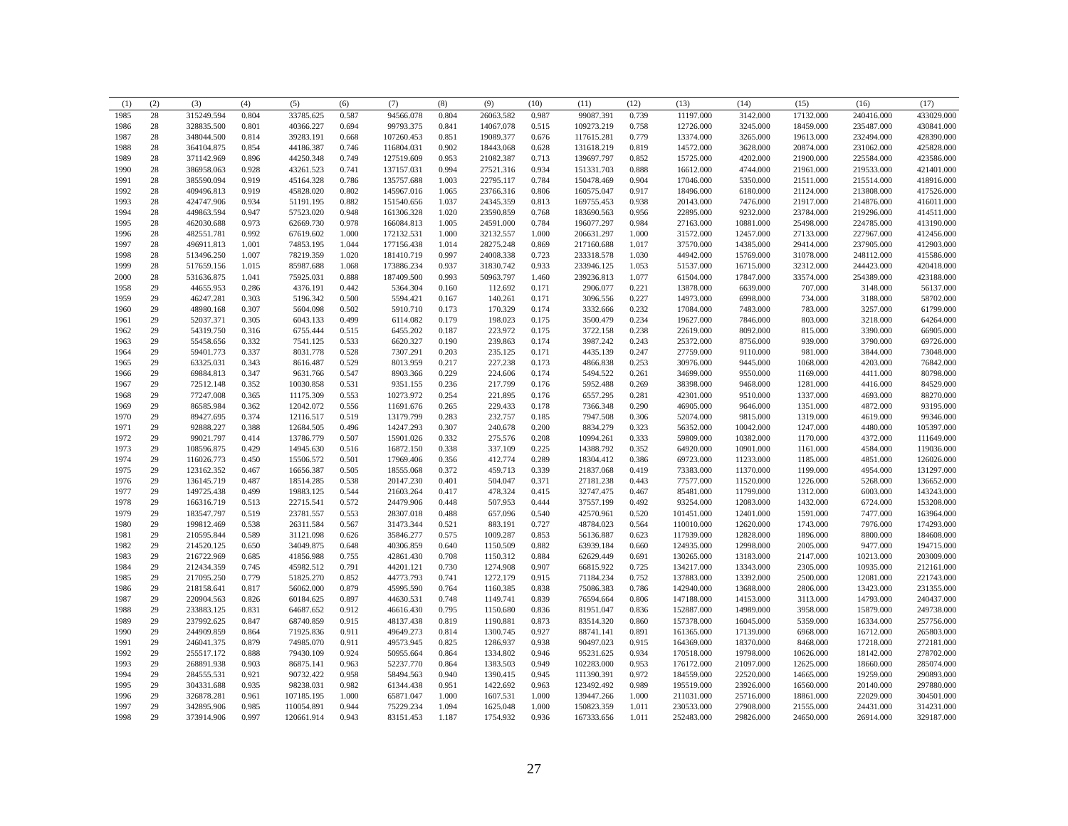| (1) | (2) | (3) | (4) | (5) | (6) | (7) | (8) | (9) | (10) | (11) | (12) | (13) | (14) | (15) | (16) | (17) |
| --- | --- | --- | --- | --- | --- | --- | --- | --- | --- | --- | --- | --- | --- | --- | --- | --- |
| 1985 | 28 | 315249.594 | 0.804 | 33785.625 | 0.587 | 94566.078 | 0.804 | 26063.582 | 0.987 | 99087.391 | 0.739 | 11197.000 | 3142.000 | 17132.000 | 240416.000 | 433029.000 |
| 1986 | 28 | 328835.500 | 0.801 | 40366.227 | 0.694 | 99793.375 | 0.841 | 14067.078 | 0.515 | 109273.219 | 0.758 | 12726.000 | 3245.000 | 18459.000 | 235487.000 | 430841.000 |
| 1987 | 28 | 348044.500 | 0.814 | 39283.191 | 0.668 | 107260.453 | 0.851 | 19089.377 | 0.676 | 117615.281 | 0.779 | 13374.000 | 3265.000 | 19613.000 | 232494.000 | 428390.000 |
| 1988 | 28 | 364104.875 | 0.854 | 44186.387 | 0.746 | 116804.031 | 0.902 | 18443.068 | 0.628 | 131618.219 | 0.819 | 14572.000 | 3628.000 | 20874.000 | 231062.000 | 425828.000 |
| 1989 | 28 | 371142.969 | 0.896 | 44250.348 | 0.749 | 127519.609 | 0.953 | 21082.387 | 0.713 | 139697.797 | 0.852 | 15725.000 | 4202.000 | 21900.000 | 225584.000 | 423586.000 |
| 1990 | 28 | 386958.063 | 0.928 | 43261.523 | 0.741 | 137157.031 | 0.994 | 27521.316 | 0.934 | 151331.703 | 0.888 | 16612.000 | 4744.000 | 21961.000 | 219533.000 | 421401.000 |
| 1991 | 28 | 385590.094 | 0.919 | 45164.328 | 0.786 | 135757.688 | 1.003 | 22795.117 | 0.784 | 150478.469 | 0.904 | 17046.000 | 5350.000 | 21511.000 | 215514.000 | 418916.000 |
| 1992 | 28 | 409496.813 | 0.919 | 45828.020 | 0.802 | 145967.016 | 1.065 | 23766.316 | 0.806 | 160575.047 | 0.917 | 18496.000 | 6180.000 | 21124.000 | 213808.000 | 417526.000 |
| 1993 | 28 | 424747.906 | 0.934 | 51191.195 | 0.882 | 151540.656 | 1.037 | 24345.359 | 0.813 | 169755.453 | 0.938 | 20143.000 | 7476.000 | 21917.000 | 214876.000 | 416011.000 |
| 1994 | 28 | 449863.594 | 0.947 | 57523.020 | 0.948 | 161306.328 | 1.020 | 23590.859 | 0.768 | 183690.563 | 0.956 | 22895.000 | 9232.000 | 23784.000 | 219296.000 | 414511.000 |
| 1995 | 28 | 462030.688 | 0.973 | 62669.730 | 0.978 | 166084.813 | 1.005 | 24591.000 | 0.784 | 196077.297 | 0.984 | 27163.000 | 10881.000 | 25498.000 | 224785.000 | 413190.000 |
| 1996 | 28 | 482551.781 | 0.992 | 67619.602 | 1.000 | 172132.531 | 1.000 | 32132.557 | 1.000 | 206631.297 | 1.000 | 31572.000 | 12457.000 | 27133.000 | 227967.000 | 412456.000 |
| 1997 | 28 | 496911.813 | 1.001 | 74853.195 | 1.044 | 177156.438 | 1.014 | 28275.248 | 0.869 | 217160.688 | 1.017 | 37570.000 | 14385.000 | 29414.000 | 237905.000 | 412903.000 |
| 1998 | 28 | 513496.250 | 1.007 | 78219.359 | 1.020 | 181410.719 | 0.997 | 24008.338 | 0.723 | 233318.578 | 1.030 | 44942.000 | 15769.000 | 31078.000 | 248112.000 | 415586.000 |
| 1999 | 28 | 517659.156 | 1.015 | 85987.688 | 1.068 | 173886.234 | 0.937 | 31830.742 | 0.933 | 233946.125 | 1.053 | 51537.000 | 16715.000 | 32312.000 | 244423.000 | 420418.000 |
| 2000 | 28 | 531636.875 | 1.041 | 75925.031 | 0.888 | 187409.500 | 0.993 | 50963.797 | 1.460 | 239236.813 | 1.077 | 61504.000 | 17847.000 | 33574.000 | 254389.000 | 423188.000 |
| 1958 | 29 | 44655.953 | 0.286 | 4376.191 | 0.442 | 5364.304 | 0.160 | 112.692 | 0.171 | 2906.077 | 0.221 | 13878.000 | 6639.000 | 707.000 | 3148.000 | 56137.000 |
| 1959 | 29 | 46247.281 | 0.303 | 5196.342 | 0.500 | 5594.421 | 0.167 | 140.261 | 0.171 | 3096.556 | 0.227 | 14973.000 | 6998.000 | 734.000 | 3188.000 | 58702.000 |
| 1960 | 29 | 48980.168 | 0.307 | 5604.098 | 0.502 | 5910.710 | 0.173 | 170.329 | 0.174 | 3332.666 | 0.232 | 17084.000 | 7483.000 | 783.000 | 3257.000 | 61799.000 |
| 1961 | 29 | 52037.371 | 0.305 | 6043.133 | 0.499 | 6114.082 | 0.179 | 198.023 | 0.175 | 3500.479 | 0.234 | 19627.000 | 7846.000 | 803.000 | 3218.000 | 64264.000 |
| 1962 | 29 | 54319.750 | 0.316 | 6755.444 | 0.515 | 6455.202 | 0.187 | 223.972 | 0.175 | 3722.158 | 0.238 | 22619.000 | 8092.000 | 815.000 | 3390.000 | 66905.000 |
| 1963 | 29 | 55458.656 | 0.332 | 7541.125 | 0.533 | 6620.327 | 0.190 | 239.863 | 0.174 | 3987.242 | 0.243 | 25372.000 | 8756.000 | 939.000 | 3790.000 | 69726.000 |
| 1964 | 29 | 59401.773 | 0.337 | 8031.778 | 0.528 | 7307.291 | 0.203 | 235.125 | 0.171 | 4435.139 | 0.247 | 27759.000 | 9110.000 | 981.000 | 3844.000 | 73048.000 |
| 1965 | 29 | 63325.031 | 0.343 | 8616.487 | 0.529 | 8013.959 | 0.217 | 227.238 | 0.173 | 4866.838 | 0.253 | 30976.000 | 9445.000 | 1068.000 | 4203.000 | 76842.000 |
| 1966 | 29 | 69884.813 | 0.347 | 9631.766 | 0.547 | 8903.366 | 0.229 | 224.606 | 0.174 | 5494.522 | 0.261 | 34699.000 | 9550.000 | 1169.000 | 4411.000 | 80798.000 |
| 1967 | 29 | 72512.148 | 0.352 | 10030.858 | 0.531 | 9351.155 | 0.236 | 217.799 | 0.176 | 5952.488 | 0.269 | 38398.000 | 9468.000 | 1281.000 | 4416.000 | 84529.000 |
| 1968 | 29 | 77247.008 | 0.365 | 11175.309 | 0.553 | 10273.972 | 0.254 | 221.895 | 0.176 | 6557.295 | 0.281 | 42301.000 | 9510.000 | 1337.000 | 4693.000 | 88270.000 |
| 1969 | 29 | 86585.984 | 0.362 | 12042.072 | 0.556 | 11691.676 | 0.265 | 229.433 | 0.178 | 7366.348 | 0.290 | 46905.000 | 9646.000 | 1351.000 | 4872.000 | 93195.000 |
| 1970 | 29 | 89427.695 | 0.374 | 12116.517 | 0.519 | 13179.799 | 0.283 | 232.757 | 0.185 | 7947.508 | 0.306 | 52074.000 | 9815.000 | 1319.000 | 4619.000 | 99346.000 |
| 1971 | 29 | 92888.227 | 0.388 | 12684.505 | 0.496 | 14247.293 | 0.307 | 240.678 | 0.200 | 8834.279 | 0.323 | 56352.000 | 10042.000 | 1247.000 | 4480.000 | 105397.000 |
| 1972 | 29 | 99021.797 | 0.414 | 13786.779 | 0.507 | 15901.026 | 0.332 | 275.576 | 0.208 | 10994.261 | 0.333 | 59809.000 | 10382.000 | 1170.000 | 4372.000 | 111649.000 |
| 1973 | 29 | 108596.875 | 0.429 | 14945.630 | 0.516 | 16872.150 | 0.338 | 337.109 | 0.225 | 14388.792 | 0.352 | 64920.000 | 10901.000 | 1161.000 | 4584.000 | 119036.000 |
| 1974 | 29 | 116026.773 | 0.450 | 15506.572 | 0.501 | 17969.406 | 0.356 | 412.774 | 0.289 | 18304.412 | 0.386 | 69723.000 | 11233.000 | 1185.000 | 4851.000 | 126026.000 |
| 1975 | 29 | 123162.352 | 0.467 | 16656.387 | 0.505 | 18555.068 | 0.372 | 459.713 | 0.339 | 21837.068 | 0.419 | 73383.000 | 11370.000 | 1199.000 | 4954.000 | 131297.000 |
| 1976 | 29 | 136145.719 | 0.487 | 18514.285 | 0.538 | 20147.230 | 0.401 | 504.047 | 0.371 | 27181.238 | 0.443 | 77577.000 | 11520.000 | 1226.000 | 5268.000 | 136652.000 |
| 1977 | 29 | 149725.438 | 0.499 | 19883.125 | 0.544 | 21603.264 | 0.417 | 478.324 | 0.415 | 32747.475 | 0.467 | 85481.000 | 11799.000 | 1312.000 | 6003.000 | 143243.000 |
| 1978 | 29 | 166316.719 | 0.513 | 22715.541 | 0.572 | 24479.906 | 0.448 | 507.953 | 0.444 | 37557.199 | 0.492 | 93254.000 | 12083.000 | 1432.000 | 6724.000 | 153208.000 |
| 1979 | 29 | 183547.797 | 0.519 | 23781.557 | 0.553 | 28307.018 | 0.488 | 657.096 | 0.540 | 42570.961 | 0.520 | 101451.000 | 12401.000 | 1591.000 | 7477.000 | 163964.000 |
| 1980 | 29 | 199812.469 | 0.538 | 26311.584 | 0.567 | 31473.344 | 0.521 | 883.191 | 0.727 | 48784.023 | 0.564 | 110010.000 | 12620.000 | 1743.000 | 7976.000 | 174293.000 |
| 1981 | 29 | 210595.844 | 0.589 | 31121.098 | 0.626 | 35846.277 | 0.575 | 1009.287 | 0.853 | 56136.887 | 0.623 | 117939.000 | 12828.000 | 1896.000 | 8800.000 | 184608.000 |
| 1982 | 29 | 214520.125 | 0.650 | 34049.875 | 0.648 | 40306.859 | 0.640 | 1150.509 | 0.882 | 63939.184 | 0.660 | 124935.000 | 12998.000 | 2005.000 | 9477.000 | 194715.000 |
| 1983 | 29 | 216722.969 | 0.685 | 41856.988 | 0.755 | 42861.430 | 0.708 | 1150.312 | 0.884 | 62629.449 | 0.691 | 130265.000 | 13183.000 | 2147.000 | 10213.000 | 203009.000 |
| 1984 | 29 | 212434.359 | 0.745 | 45982.512 | 0.791 | 44201.121 | 0.730 | 1274.908 | 0.907 | 66815.922 | 0.725 | 134217.000 | 13343.000 | 2305.000 | 10935.000 | 212161.000 |
| 1985 | 29 | 217095.250 | 0.779 | 51825.270 | 0.852 | 44773.793 | 0.741 | 1272.179 | 0.915 | 71184.234 | 0.752 | 137883.000 | 13392.000 | 2500.000 | 12081.000 | 221743.000 |
| 1986 | 29 | 218158.641 | 0.817 | 56062.000 | 0.879 | 45995.590 | 0.764 | 1160.385 | 0.838 | 75086.383 | 0.786 | 142940.000 | 13688.000 | 2806.000 | 13423.000 | 231355.000 |
| 1987 | 29 | 220904.563 | 0.826 | 60184.625 | 0.897 | 44630.531 | 0.748 | 1149.741 | 0.839 | 76594.664 | 0.806 | 147188.000 | 14153.000 | 3113.000 | 14793.000 | 240437.000 |
| 1988 | 29 | 233883.125 | 0.831 | 64687.652 | 0.912 | 46616.430 | 0.795 | 1150.680 | 0.836 | 81951.047 | 0.836 | 152887.000 | 14989.000 | 3958.000 | 15879.000 | 249738.000 |
| 1989 | 29 | 237992.625 | 0.847 | 68740.859 | 0.915 | 48137.438 | 0.819 | 1190.881 | 0.873 | 83514.320 | 0.860 | 157378.000 | 16045.000 | 5359.000 | 16334.000 | 257756.000 |
| 1990 | 29 | 244909.859 | 0.864 | 71925.836 | 0.911 | 49649.273 | 0.814 | 1300.745 | 0.927 | 88741.141 | 0.891 | 161365.000 | 17139.000 | 6968.000 | 16712.000 | 265803.000 |
| 1991 | 29 | 246041.375 | 0.879 | 74985.070 | 0.911 | 49573.945 | 0.825 | 1286.937 | 0.938 | 90497.023 | 0.915 | 164369.000 | 18370.000 | 8468.000 | 17218.000 | 272181.000 |
| 1992 | 29 | 255517.172 | 0.888 | 79430.109 | 0.924 | 50955.664 | 0.864 | 1334.802 | 0.946 | 95231.625 | 0.934 | 170518.000 | 19798.000 | 10626.000 | 18142.000 | 278702.000 |
| 1993 | 29 | 268891.938 | 0.903 | 86875.141 | 0.963 | 52237.770 | 0.864 | 1383.503 | 0.949 | 102283.000 | 0.953 | 176172.000 | 21097.000 | 12625.000 | 18660.000 | 285074.000 |
| 1994 | 29 | 284555.531 | 0.921 | 90732.422 | 0.958 | 58494.563 | 0.940 | 1390.415 | 0.945 | 111390.391 | 0.972 | 184559.000 | 22520.000 | 14665.000 | 19259.000 | 290893.000 |
| 1995 | 29 | 304331.688 | 0.935 | 98238.031 | 0.982 | 61344.438 | 0.951 | 1422.692 | 0.963 | 123492.492 | 0.989 | 195519.000 | 23926.000 | 16560.000 | 20140.000 | 297880.000 |
| 1996 | 29 | 326878.281 | 0.961 | 107185.195 | 1.000 | 65871.047 | 1.000 | 1607.531 | 1.000 | 139447.266 | 1.000 | 211031.000 | 25716.000 | 18861.000 | 22029.000 | 304501.000 |
| 1997 | 29 | 342895.906 | 0.985 | 110054.891 | 0.944 | 75229.234 | 1.094 | 1625.048 | 1.000 | 150823.359 | 1.011 | 230533.000 | 27908.000 | 21555.000 | 24431.000 | 314231.000 |
| 1998 | 29 | 373914.906 | 0.997 | 120661.914 | 0.943 | 83151.453 | 1.187 | 1754.932 | 0.936 | 167333.656 | 1.011 | 252483.000 | 29826.000 | 24650.000 | 26914.000 | 329187.000 |
27